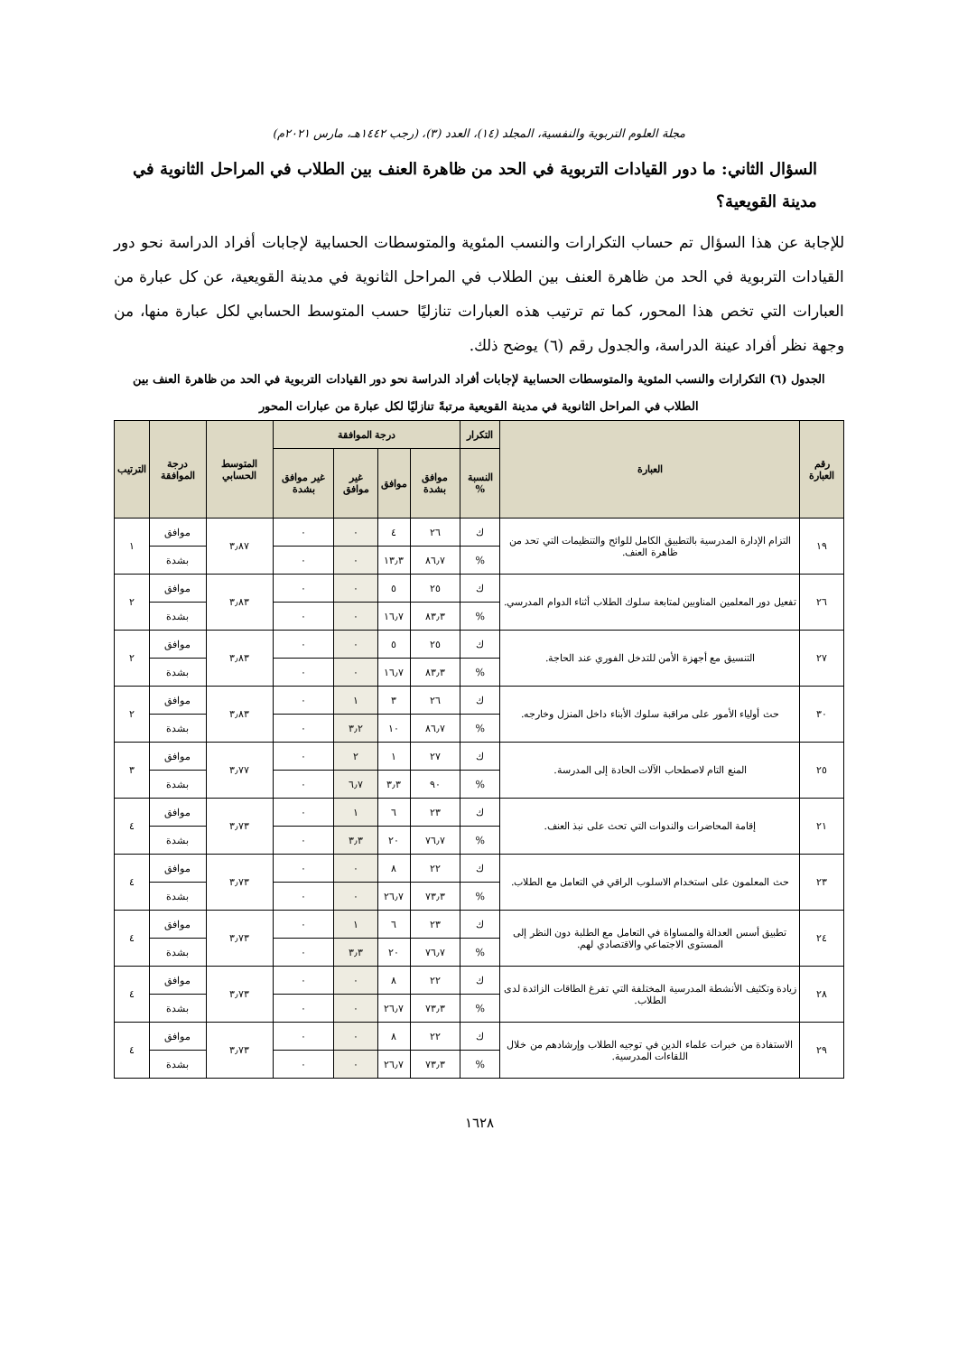مجلة العلوم التربوية والنفسية، المجلد (١٤)، العدد (٣)، (رجب ١٤٤٢هـ، مارس ٢٠٢١م)
السؤال الثاني: ما دور القيادات التربوية في الحد من ظاهرة العنف بين الطلاب في المراحل الثانوية في مدينة القويعية؟
للإجابة عن هذا السؤال تم حساب التكرارات والنسب المئوية والمتوسطات الحسابية لإجابات أفراد الدراسة نحو دور القيادات التربوية في الحد من ظاهرة العنف بين الطلاب في المراحل الثانوية في مدينة القويعية، عن كل عبارة من العبارات التي تخص هذا المحور، كما تم ترتيب هذه العبارات تنازليًا حسب المتوسط الحسابي لكل عبارة منها، من وجهة نظر أفراد عينة الدراسة، والجدول رقم (٦) يوضح ذلك.
الجدول (٦) التكرارات والنسب المئوية والمتوسطات الحسابية لإجابات أفراد الدراسة نحو دور القيادات التربوية في الحد من ظاهرة العنف بين الطلاب في المراحل الثانوية في مدينة القويعية مرتبةً تنازليًا لكل عبارة من عبارات المحور
| رقم العبارة | العبارة | التكرار | درجة الموافقة | | | | المتوسط الحسابي | درجة الموافقة | الترتيب |
| --- | --- | --- | --- | --- | --- | --- | --- | --- | --- |
| | | النسبة % | موافق بشدة | موافق | غير موافق | غير موافق بشدة | | | |
| ١٩ | التزام الإدارة المدرسية بالتطبيق الكامل للوائح والتنظيمات التي تحد من ظاهرة العنف. | ك | ٢٦ | ٤ | ٠ | ٠ | ٣٫٨٧ | موافق | ١ |
| | | % | ٨٦٫٧ | ١٣٫٣ | ٠ | ٠ | | بشدة | |
| ٢٦ | تفعيل دور المعلمين المناوبين لمتابعة سلوك الطلاب أثناء الدوام المدرسي. | ك | ٢٥ | ٥ | ٠ | ٠ | ٣٫٨٣ | موافق | ٢ |
| | | % | ٨٣٫٣ | ١٦٫٧ | ٠ | ٠ | | بشدة | |
| ٢٧ | التنسيق مع أجهزة الأمن للتدخل الفوري عند الحاجة. | ك | ٢٥ | ٥ | ٠ | ٠ | ٣٫٨٣ | موافق | ٢ |
| | | % | ٨٣٫٣ | ١٦٫٧ | ٠ | ٠ | | بشدة | |
| ٣٠ | حث أولياء الأمور على مراقبة سلوك الأبناء داخل المنزل وخارجه. | ك | ٢٦ | ٣ | ١ | ٠ | ٣٫٨٣ | موافق | ٢ |
| | | % | ٨٦٫٧ | ١٠ | ٣٫٢ | ٠ | | بشدة | |
| ٢٥ | المنع التام لاصطحاب الآلات الحادة إلى المدرسة. | ك | ٢٧ | ١ | ٢ | ٠ | ٣٫٧٧ | موافق | ٣ |
| | | % | ٩٠ | ٣٫٣ | ٦٫٧ | ٠ | | بشدة | |
| ٢١ | إقامة المحاضرات والندوات التي تحث على نبذ العنف. | ك | ٢٣ | ٦ | ١ | ٠ | ٣٫٧٣ | موافق | ٤ |
| | | % | ٧٦٫٧ | ٢٠ | ٣٫٣ | ٠ | | بشدة | |
| ٢٣ | حث المعلمون على استخدام الاسلوب الراقي في التعامل مع الطلاب. | ك | ٢٢ | ٨ | ٠ | ٠ | ٣٫٧٣ | موافق | ٤ |
| | | % | ٧٣٫٣ | ٢٦٫٧ | ٠ | ٠ | | بشدة | |
| ٢٤ | تطبيق أسس العدالة والمساواة في التعامل مع الطلبة دون النظر إلى المستوى الاجتماعي والاقتصادي لهم. | ك | ٢٣ | ٦ | ١ | ٠ | ٣٫٧٣ | موافق | ٤ |
| | | % | ٧٦٫٧ | ٢٠ | ٣٫٣ | ٠ | | بشدة | |
| ٢٨ | زيادة وتكثيف الأنشطة المدرسية المختلفة التي تفرغ الطاقات الزائدة لدى الطلاب. | ك | ٢٢ | ٨ | ٠ | ٠ | ٣٫٧٣ | موافق | ٤ |
| | | % | ٧٣٫٣ | ٢٦٫٧ | ٠ | ٠ | | بشدة | |
| ٢٩ | الاستفادة من خبرات علماء الدين في توجيه الطلاب وإرشادهم من خلال اللقاءات المدرسية. | ك | ٢٢ | ٨ | ٠ | ٠ | ٣٫٧٣ | موافق | ٤ |
| | | % | ٧٣٫٣ | ٢٦٫٧ | ٠ | ٠ | | بشدة | |
١٦٢٨